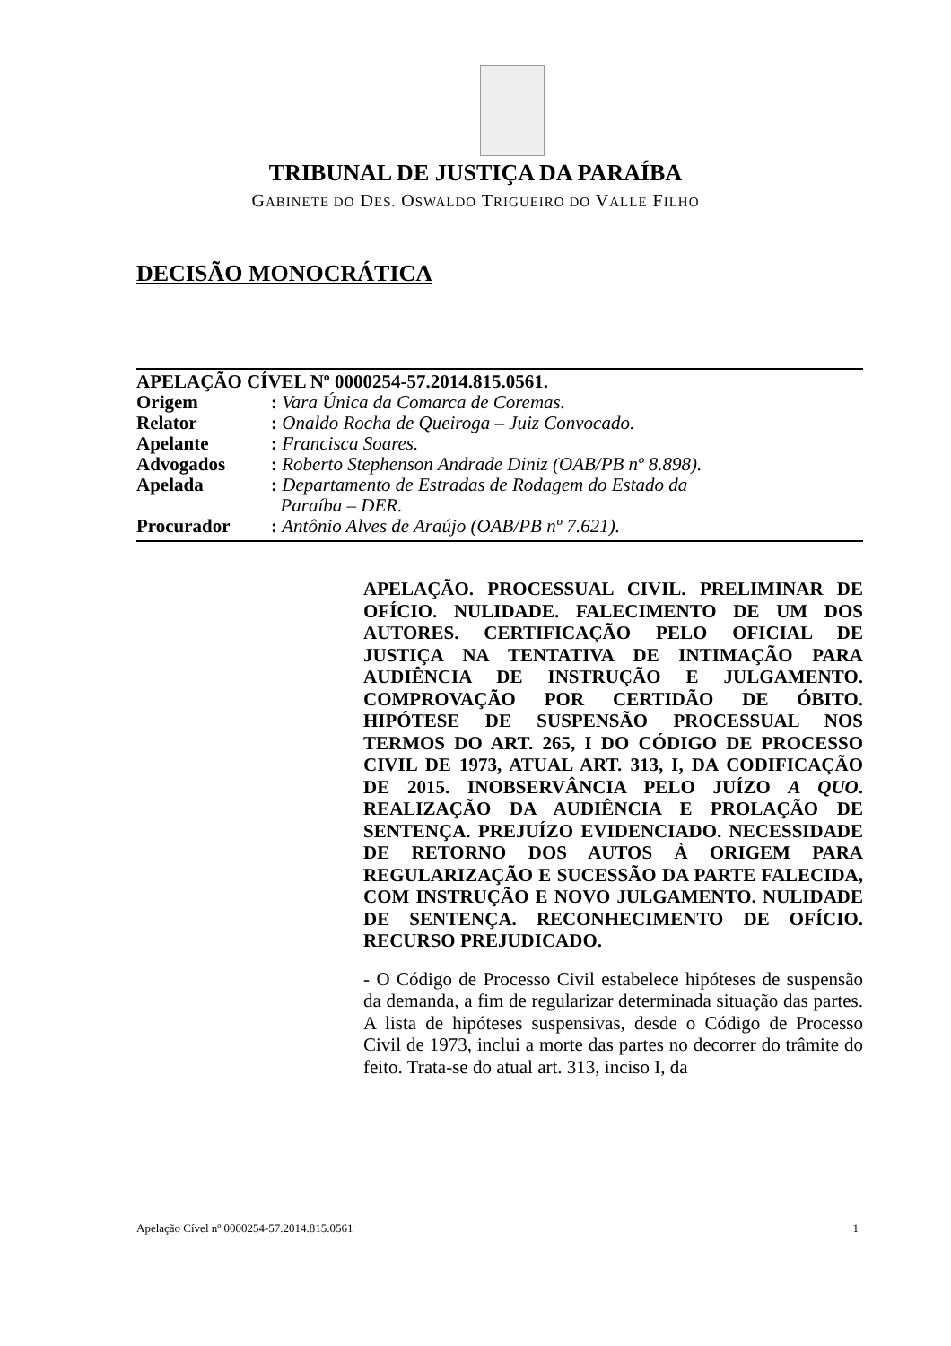TRIBUNAL DE JUSTIÇA DA PARAÍBA
GABINETE DO DES. OSWALDO TRIGUEIRO DO VALLE FILHO
DECISÃO MONOCRÁTICA
APELAÇÃO CÍVEL Nº 0000254-57.2014.815.0561.
| Origem | : Vara Única da Comarca de Coremas. |
| Relator | : Onaldo Rocha de Queiroga – Juiz Convocado. |
| Apelante | : Francisca Soares. |
| Advogados | : Roberto Stephenson Andrade Diniz (OAB/PB nº 8.898). |
| Apelada | : Departamento de Estradas de Rodagem do Estado da Paraíba – DER. |
| Procurador | : Antônio Alves de Araújo (OAB/PB nº 7.621). |
APELAÇÃO. PROCESSUAL CIVIL. PRELIMINAR DE OFÍCIO. NULIDADE. FALECIMENTO DE UM DOS AUTORES. CERTIFICAÇÃO PELO OFICIAL DE JUSTIÇA NA TENTATIVA DE INTIMAÇÃO PARA AUDIÊNCIA DE INSTRUÇÃO E JULGAMENTO. COMPROVAÇÃO POR CERTIDÃO DE ÓBITO. HIPÓTESE DE SUSPENSÃO PROCESSUAL NOS TERMOS DO ART. 265, I DO CÓDIGO DE PROCESSO CIVIL DE 1973, ATUAL ART. 313, I, DA CODIFICAÇÃO DE 2015. INOBSERVÂNCIA PELO JUÍZO A QUO. REALIZAÇÃO DA AUDIÊNCIA E PROLAÇÃO DE SENTENÇA. PREJUÍZO EVIDENCIADO. NECESSIDADE DE RETORNO DOS AUTOS À ORIGEM PARA REGULARIZAÇÃO E SUCESSÃO DA PARTE FALECIDA, COM INSTRUÇÃO E NOVO JULGAMENTO. NULIDADE DE SENTENÇA. RECONHECIMENTO DE OFÍCIO. RECURSO PREJUDICADO.
- O Código de Processo Civil estabelece hipóteses de suspensão da demanda, a fim de regularizar determinada situação das partes. A lista de hipóteses suspensivas, desde o Código de Processo Civil de 1973, inclui a morte das partes no decorrer do trâmite do feito. Trata-se do atual art. 313, inciso I, da
Apelação Cível nº 0000254-57.2014.815.0561 1